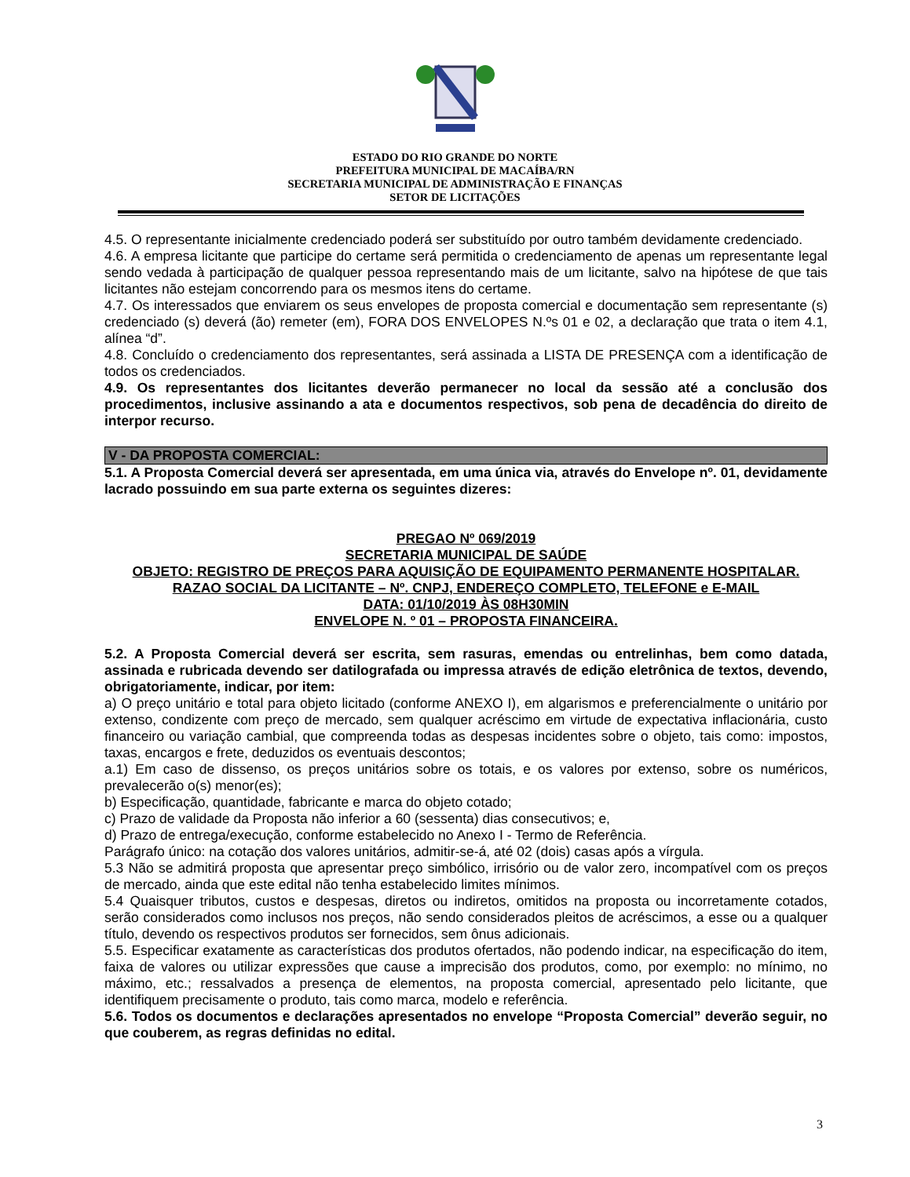ESTADO DO RIO GRANDE DO NORTE
PREFEITURA MUNICIPAL DE MACAÍBA/RN
SECRETARIA MUNICIPAL DE ADMINISTRAÇÃO E FINANÇAS
SETOR DE LICITAÇÕES
4.5. O representante inicialmente credenciado poderá ser substituído por outro também devidamente credenciado.
4.6. A empresa licitante que participe do certame será permitida o credenciamento de apenas um representante legal sendo vedada à participação de qualquer pessoa representando mais de um licitante, salvo na hipótese de que tais licitantes não estejam concorrendo para os mesmos itens do certame.
4.7. Os interessados que enviarem os seus envelopes de proposta comercial e documentação sem representante (s) credenciado (s) deverá (ão) remeter (em), FORA DOS ENVELOPES N.ºs 01 e 02, a declaração que trata o item 4.1, alínea “d”.
4.8. Concluído o credenciamento dos representantes, será assinada a LISTA DE PRESENÇA com a identificação de todos os credenciados.
4.9. Os representantes dos licitantes deverão permanecer no local da sessão até a conclusão dos procedimentos, inclusive assinando a ata e documentos respectivos, sob pena de decadência do direito de interpor recurso.
V - DA PROPOSTA COMERCIAL:
5.1. A Proposta Comercial deverá ser apresentada, em uma única via, através do Envelope nº. 01, devidamente lacrado possuindo em sua parte externa os seguintes dizeres:
PREGAO Nº 069/2019
SECRETARIA MUNICIPAL DE SAÚDE
OBJETO: REGISTRO DE PREÇOS PARA AQUISIÇÃO DE EQUIPAMENTO PERMANENTE HOSPITALAR.
RAZAO SOCIAL DA LICITANTE – Nº. CNPJ, ENDEREÇO COMPLETO, TELEFONE e E-MAIL
DATA: 01/10/2019 ÀS 08H30MIN
ENVELOPE N. º 01 – PROPOSTA FINANCEIRA.
5.2. A Proposta Comercial deverá ser escrita, sem rasuras, emendas ou entrelinhas, bem como datada, assinada e rubricada devendo ser datilografada ou impressa através de edição eletrônica de textos, devendo, obrigatoriamente, indicar, por item:
a) O preço unitário e total para objeto licitado (conforme ANEXO I), em algarismos e preferencialmente o unitário por extenso, condizente com preço de mercado, sem qualquer acréscimo em virtude de expectativa inflacionária, custo financeiro ou variação cambial, que compreenda todas as despesas incidentes sobre o objeto, tais como: impostos, taxas, encargos e frete, deduzidos os eventuais descontos;
a.1) Em caso de dissenso, os preços unitários sobre os totais, e os valores por extenso, sobre os numéricos, prevalecerão o(s) menor(es);
b) Especificação, quantidade, fabricante e marca do objeto cotado;
c) Prazo de validade da Proposta não inferior a 60 (sessenta) dias consecutivos; e,
d) Prazo de entrega/execução, conforme estabelecido no Anexo I - Termo de Referência.
Parágrafo único: na cotação dos valores unitários, admitir-se-á, até 02 (dois) casas após a vírgula.
5.3 Não se admitirá proposta que apresentar preço simbólico, irrisório ou de valor zero, incompatível com os preços de mercado, ainda que este edital não tenha estabelecido limites mínimos.
5.4 Quaisquer tributos, custos e despesas, diretos ou indiretos, omitidos na proposta ou incorretamente cotados, serão considerados como inclusos nos preços, não sendo considerados pleitos de acréscimos, a esse ou a qualquer título, devendo os respectivos produtos ser fornecidos, sem ônus adicionais.
5.5. Especificar exatamente as características dos produtos ofertados, não podendo indicar, na especificação do item, faixa de valores ou utilizar expressões que cause a imprecisão dos produtos, como, por exemplo: no mínimo, no máximo, etc.; ressalvados a presença de elementos, na proposta comercial, apresentado pelo licitante, que identifiquem precisamente o produto, tais como marca, modelo e referência.
5.6. Todos os documentos e declarações apresentados no envelope “Proposta Comercial” deverão seguir, no que couberem, as regras definidas no edital.
3